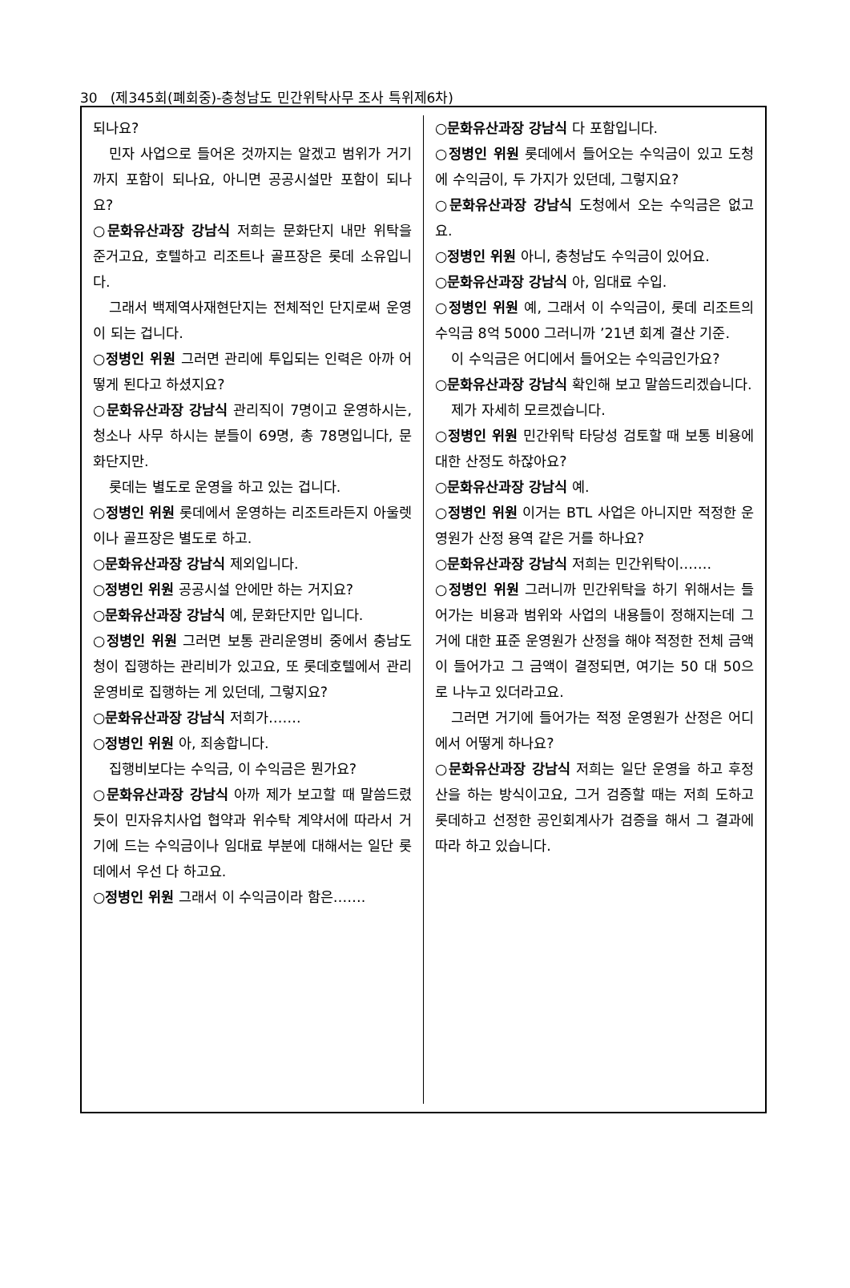30 (제345회(폐회중)-충청남도 민간위탁사무 조사 특위제6차)
되나요?
민자 사업으로 들어온 것까지는 알겠고 범위가 거기까지 포함이 되나요, 아니면 공공시설만 포함이 되나요?
○문화유산과장 강남식 저희는 문화단지 내만 위탁을 준거고요, 호텔하고 리조트나 골프장은 롯데 소유입니다.
그래서 백제역사재현단지는 전체적인 단지로써 운영이 되는 겁니다.
○정병인 위원 그러면 관리에 투입되는 인력은 아까 어떻게 된다고 하셨지요?
○문화유산과장 강남식 관리직이 7명이고 운영하시는, 청소나 사무 하시는 분들이 69명, 총 78명입니다, 문화단지만.
롯데는 별도로 운영을 하고 있는 겁니다.
○정병인 위원 롯데에서 운영하는 리조트라든지 아울렛이나 골프장은 별도로 하고.
○문화유산과장 강남식 제외입니다.
○정병인 위원 공공시설 안에만 하는 거지요?
○문화유산과장 강남식 예, 문화단지만 입니다.
○정병인 위원 그러면 보통 관리운영비 중에서 충남도청이 집행하는 관리비가 있고요, 또 롯데호텔에서 관리운영비로 집행하는 게 있던데, 그렇지요?
○문화유산과장 강남식 저희가…….
○정병인 위원 아, 죄송합니다.
집행비보다는 수익금, 이 수익금은 뭔가요?
○문화유산과장 강남식 아까 제가 보고할 때 말씀드렸듯이 민자유치사업 협약과 위수탁 계약서에 따라서 거기에 드는 수익금이나 임대료 부분에 대해서는 일단 롯데에서 우선 다 하고요.
○정병인 위원 그래서 이 수익금이라 함은…….
○문화유산과장 강남식 다 포함입니다.
○정병인 위원 롯데에서 들어오는 수익금이 있고 도청에 수익금이, 두 가지가 있던데, 그렇지요?
○문화유산과장 강남식 도청에서 오는 수익금은 없고요.
○정병인 위원 아니, 충청남도 수익금이 있어요.
○문화유산과장 강남식 아, 임대료 수입.
○정병인 위원 예, 그래서 이 수익금이, 롯데 리조트의 수익금 8억 5000 그러니까 ’21년 회계 결산 기준.
이 수익금은 어디에서 들어오는 수익금인가요?
○문화유산과장 강남식 확인해 보고 말씀드리겠습니다.
제가 자세히 모르겠습니다.
○정병인 위원 민간위탁 타당성 검토할 때 보통 비용에 대한 산정도 하잖아요?
○문화유산과장 강남식 예.
○정병인 위원 이거는 BTL 사업은 아니지만 적정한 운영원가 산정 용역 같은 거를 하나요?
○문화유산과장 강남식 저희는 민간위탁이…….
○정병인 위원 그러니까 민간위탁을 하기 위해서는 들어가는 비용과 범위와 사업의 내용들이 정해지는데 그거에 대한 표준 운영원가 산정을 해야 적정한 전체 금액이 들어가고 그 금액이 결정되면, 여기는 50 대 50으로 나누고 있더라고요.
그러면 거기에 들어가는 적정 운영원가 산정은 어디에서 어떻게 하나요?
○문화유산과장 강남식 저희는 일단 운영을 하고 후정산을 하는 방식이고요, 그거 검증할 때는 저희 도하고 롯데하고 선정한 공인회계사가 검증을 해서 그 결과에 따라 하고 있습니다.